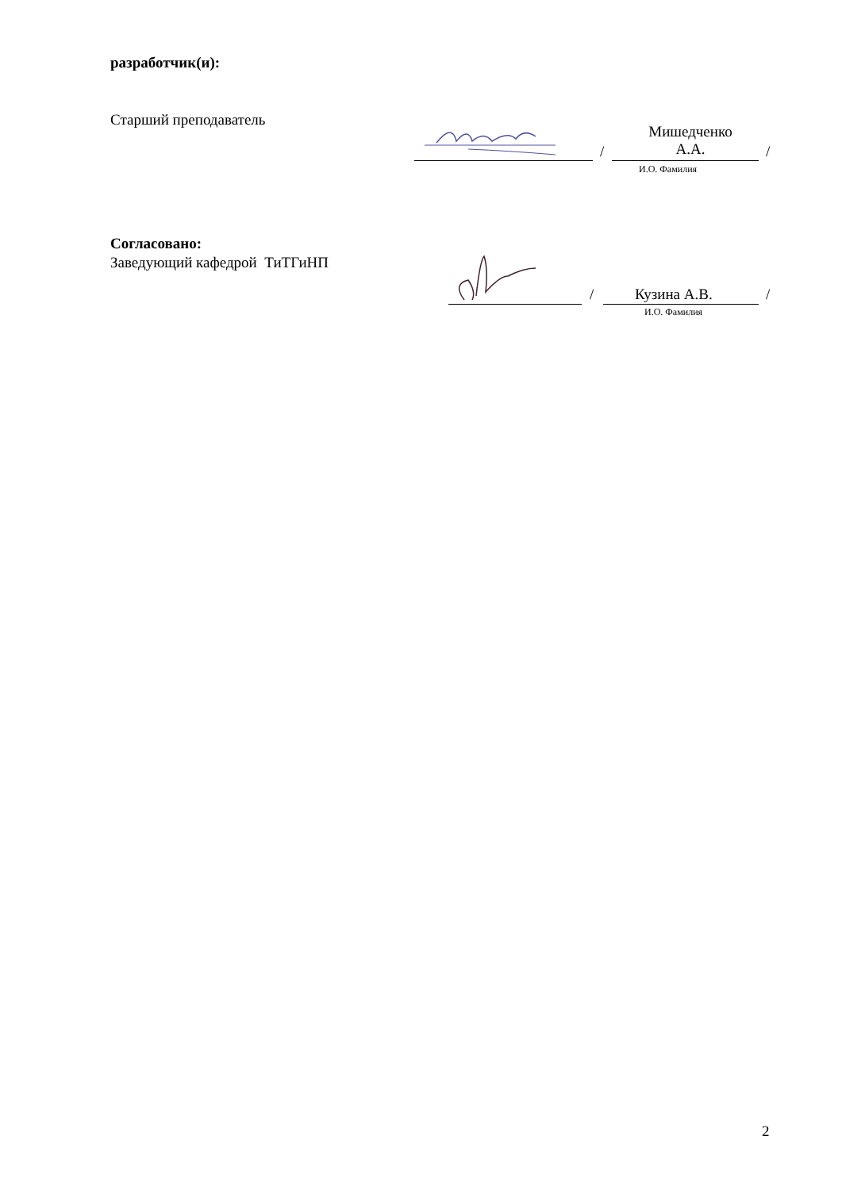разработчик(и):
Старший преподаватель
Мишедченко
А.А.
/ /
И.О. Фамилия
Согласовано:
Заведующий кафедрой ТиТГиНП
Кузина А.В.
/ /
И.О. Фамилия
2